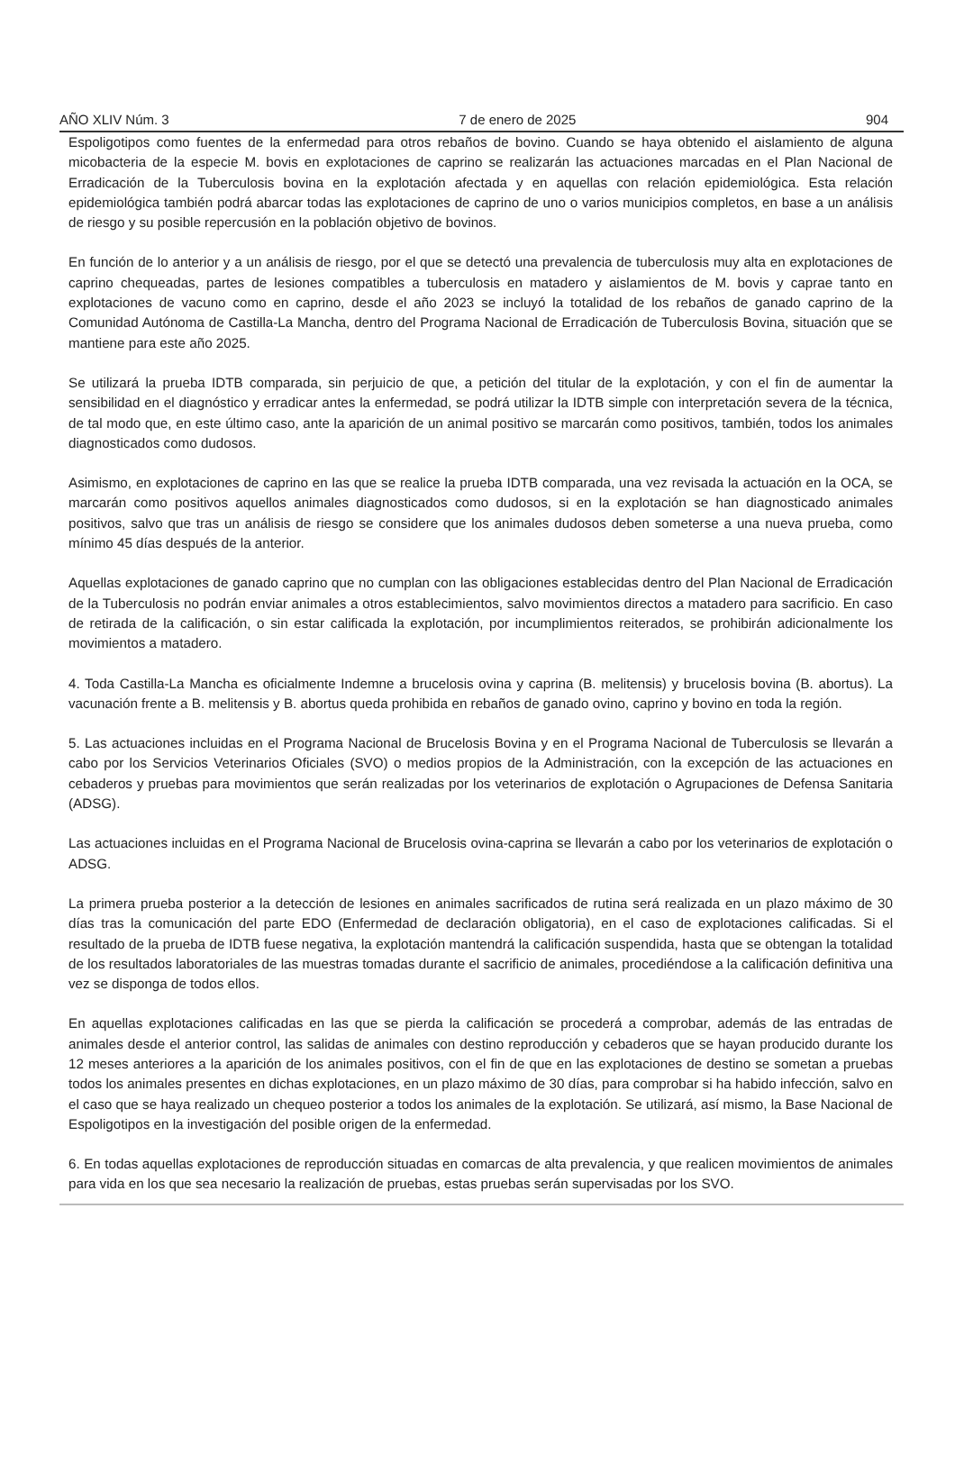AÑO XLIV Núm. 3 7 de enero de 2025 904
Espoligotipos como fuentes de la enfermedad para otros rebaños de bovino. Cuando se haya obtenido el aislamiento de alguna micobacteria de la especie M. bovis en explotaciones de caprino se realizarán las actuaciones marcadas en el Plan Nacional de Erradicación de la Tuberculosis bovina en la explotación afectada y en aquellas con relación epidemiológica. Esta relación epidemiológica también podrá abarcar todas las explotaciones de caprino de uno o varios municipios completos, en base a un análisis de riesgo y su posible repercusión en la población objetivo de bovinos.
En función de lo anterior y a un análisis de riesgo, por el que se detectó una prevalencia de tuberculosis muy alta en explotaciones de caprino chequeadas, partes de lesiones compatibles a tuberculosis en matadero y aislamientos de M. bovis y caprae tanto en explotaciones de vacuno como en caprino, desde el año 2023 se incluyó la totalidad de los rebaños de ganado caprino de la Comunidad Autónoma de Castilla-La Mancha, dentro del Programa Nacional de Erradicación de Tuberculosis Bovina, situación que se mantiene para este año 2025.
Se utilizará la prueba IDTB comparada, sin perjuicio de que, a petición del titular de la explotación, y con el fin de aumentar la sensibilidad en el diagnóstico y erradicar antes la enfermedad, se podrá utilizar la IDTB simple con interpretación severa de la técnica, de tal modo que, en este último caso, ante la aparición de un animal positivo se marcarán como positivos, también, todos los animales diagnosticados como dudosos.
Asimismo, en explotaciones de caprino en las que se realice la prueba IDTB comparada, una vez revisada la actuación en la OCA, se marcarán como positivos aquellos animales diagnosticados como dudosos, si en la explotación se han diagnosticado animales positivos, salvo que tras un análisis de riesgo se considere que los animales dudosos deben someterse a una nueva prueba, como mínimo 45 días después de la anterior.
Aquellas explotaciones de ganado caprino que no cumplan con las obligaciones establecidas dentro del Plan Nacional de Erradicación de la Tuberculosis no podrán enviar animales a otros establecimientos, salvo movimientos directos a matadero para sacrificio. En caso de retirada de la calificación, o sin estar calificada la explotación, por incumplimientos reiterados, se prohibirán adicionalmente los movimientos a matadero.
4. Toda Castilla-La Mancha es oficialmente Indemne a brucelosis ovina y caprina (B. melitensis) y brucelosis bovina (B. abortus). La vacunación frente a B. melitensis y B. abortus queda prohibida en rebaños de ganado ovino, caprino y bovino en toda la región.
5. Las actuaciones incluidas en el Programa Nacional de Brucelosis Bovina y en el Programa Nacional de Tuberculosis se llevarán a cabo por los Servicios Veterinarios Oficiales (SVO) o medios propios de la Administración, con la excepción de las actuaciones en cebaderos y pruebas para movimientos que serán realizadas por los veterinarios de explotación o Agrupaciones de Defensa Sanitaria (ADSG).
Las actuaciones incluidas en el Programa Nacional de Brucelosis ovina-caprina se llevarán a cabo por los veterinarios de explotación o ADSG.
La primera prueba posterior a la detección de lesiones en animales sacrificados de rutina será realizada en un plazo máximo de 30 días tras la comunicación del parte EDO (Enfermedad de declaración obligatoria), en el caso de explotaciones calificadas. Si el resultado de la prueba de IDTB fuese negativa, la explotación mantendrá la calificación suspendida, hasta que se obtengan la totalidad de los resultados laboratoriales de las muestras tomadas durante el sacrificio de animales, procediéndose a la calificación definitiva una vez se disponga de todos ellos.
En aquellas explotaciones calificadas en las que se pierda la calificación se procederá a comprobar, además de las entradas de animales desde el anterior control, las salidas de animales con destino reproducción y cebaderos que se hayan producido durante los 12 meses anteriores a la aparición de los animales positivos, con el fin de que en las explotaciones de destino se sometan a pruebas todos los animales presentes en dichas explotaciones, en un plazo máximo de 30 días, para comprobar si ha habido infección, salvo en el caso que se haya realizado un chequeo posterior a todos los animales de la explotación. Se utilizará, así mismo, la Base Nacional de Espoligotipos en la investigación del posible origen de la enfermedad.
6. En todas aquellas explotaciones de reproducción situadas en comarcas de alta prevalencia, y que realicen movimientos de animales para vida en los que sea necesario la realización de pruebas, estas pruebas serán supervisadas por los SVO.